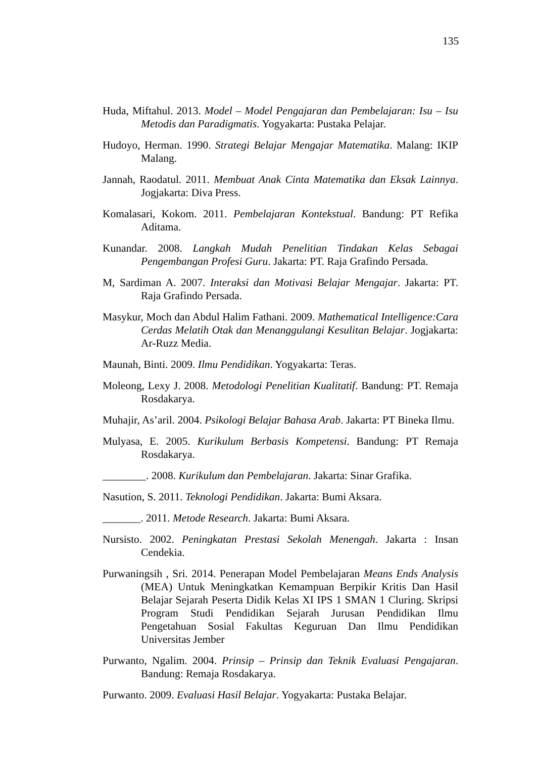135
Huda, Miftahul. 2013. Model – Model Pengajaran dan Pembelajaran: Isu – Isu Metodis dan Paradigmatis. Yogyakarta: Pustaka Pelajar.
Hudoyo, Herman. 1990. Strategi Belajar Mengajar Matematika. Malang: IKIP Malang.
Jannah, Raodatul. 2011. Membuat Anak Cinta Matematika dan Eksak Lainnya. Jogjakarta: Diva Press.
Komalasari, Kokom. 2011. Pembelajaran Kontekstual. Bandung: PT Refika Aditama.
Kunandar. 2008. Langkah Mudah Penelitian Tindakan Kelas Sebagai Pengembangan Profesi Guru. Jakarta: PT. Raja Grafindo Persada.
M, Sardiman A. 2007. Interaksi dan Motivasi Belajar Mengajar. Jakarta: PT. Raja Grafindo Persada.
Masykur, Moch dan Abdul Halim Fathani. 2009. Mathematical Intelligence:Cara Cerdas Melatih Otak dan Menanggulangi Kesulitan Belajar. Jogjakarta: Ar-Ruzz Media.
Maunah, Binti. 2009. Ilmu Pendidikan. Yogyakarta: Teras.
Moleong, Lexy J. 2008. Metodologi Penelitian Kualitatif. Bandung: PT. Remaja Rosdakarya.
Muhajir, As’aril. 2004. Psikologi Belajar Bahasa Arab. Jakarta: PT Bineka Ilmu.
Mulyasa, E. 2005. Kurikulum Berbasis Kompetensi. Bandung: PT Remaja Rosdakarya.
________. 2008. Kurikulum dan Pembelajaran. Jakarta: Sinar Grafika.
Nasution, S. 2011. Teknologi Pendidikan. Jakarta: Bumi Aksara.
_______. 2011. Metode Research. Jakarta: Bumi Aksara.
Nursisto. 2002. Peningkatan Prestasi Sekolah Menengah. Jakarta : Insan Cendekia.
Purwaningsih , Sri. 2014. Penerapan Model Pembelajaran Means Ends Analysis (MEA) Untuk Meningkatkan Kemampuan Berpikir Kritis Dan Hasil Belajar Sejarah Peserta Didik Kelas XI IPS 1 SMAN 1 Cluring. Skripsi Program Studi Pendidikan Sejarah Jurusan Pendidikan Ilmu Pengetahuan Sosial Fakultas Keguruan Dan Ilmu Pendidikan Universitas Jember
Purwanto, Ngalim. 2004. Prinsip – Prinsip dan Teknik Evaluasi Pengajaran. Bandung: Remaja Rosdakarya.
Purwanto. 2009. Evaluasi Hasil Belajar. Yogyakarta: Pustaka Belajar.